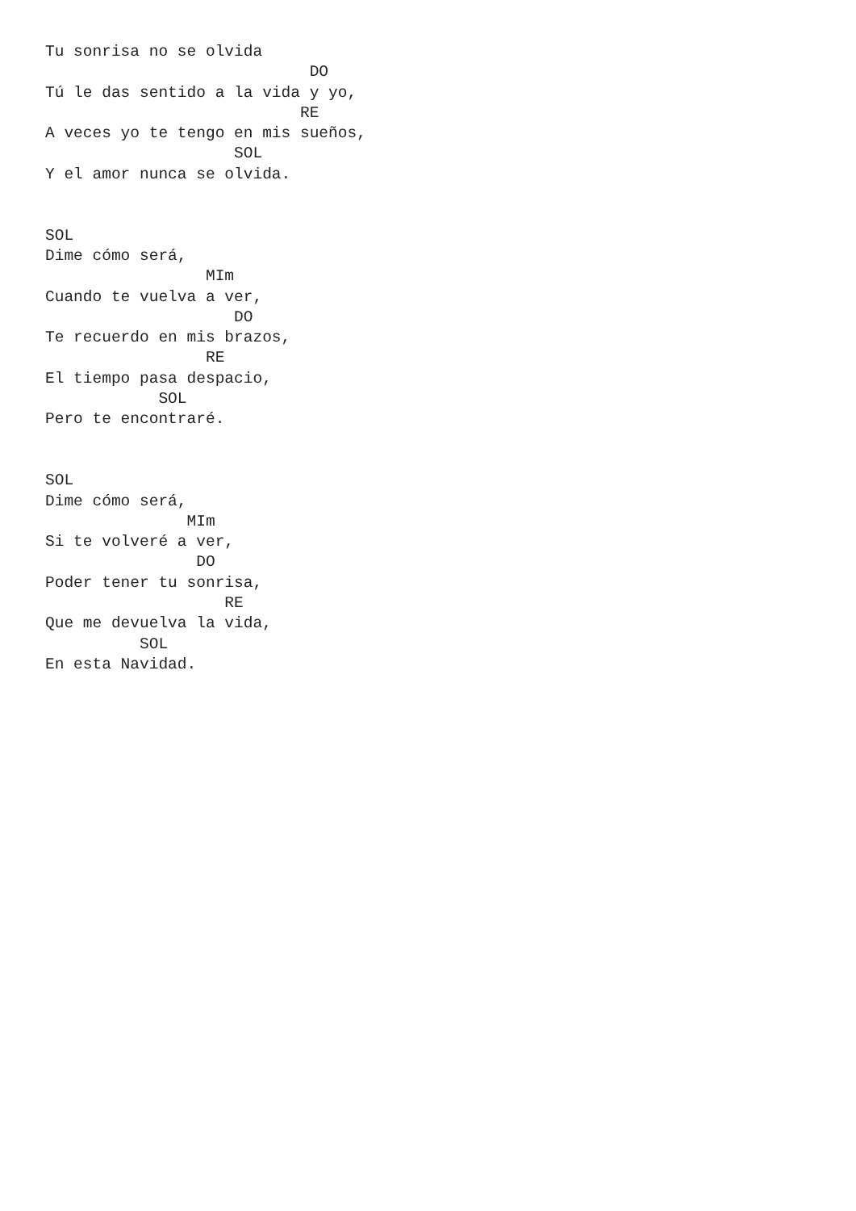Tu sonrisa no se olvida
                            DO
Tú le das sentido a la vida y yo,
                           RE
A veces yo te tengo en mis sueños,
                    SOL
Y el amor nunca se olvida.


SOL
Dime cómo será,
                 MIm
Cuando te vuelva a ver,
                    DO
Te recuerdo en mis brazos,
                 RE
El tiempo pasa despacio,
            SOL
Pero te encontraré.


SOL
Dime cómo será,
               MIm
Si te volveré a ver,
                DO
Poder tener tu sonrisa,
                   RE
Que me devuelva la vida,
          SOL
En esta Navidad.